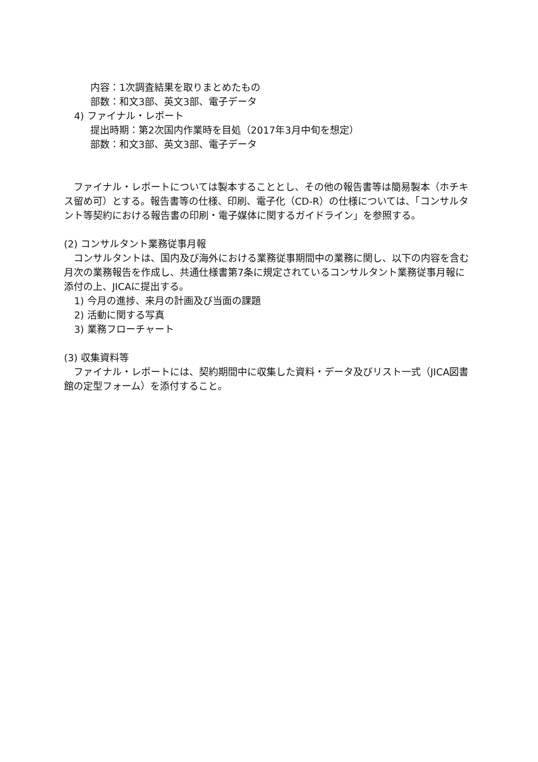内容：1次調査結果を取りまとめたもの
部数：和文3部、英文3部、電子データ
4) ファイナル・レポート
提出時期：第2次国内作業時を目処（2017年3月中旬を想定）
部数：和文3部、英文3部、電子データ
　ファイナル・レポートについては製本することとし、その他の報告書等は簡易製本（ホチキス留め可）とする。報告書等の仕様、印刷、電子化（CD-R）の仕様については、「コンサルタント等契約における報告書の印刷・電子媒体に関するガイドライン」を参照する。
(2) コンサルタント業務従事月報
　コンサルタントは、国内及び海外における業務従事期間中の業務に関し、以下の内容を含む月次の業務報告を作成し、共通仕様書第7条に規定されているコンサルタント業務従事月報に添付の上、JICAに提出する。
1) 今月の進捗、来月の計画及び当面の課題
2) 活動に関する写真
3) 業務フローチャート
(3) 収集資料等
　ファイナル・レポートには、契約期間中に収集した資料・データ及びリスト一式（JICA図書館の定型フォーム）を添付すること。